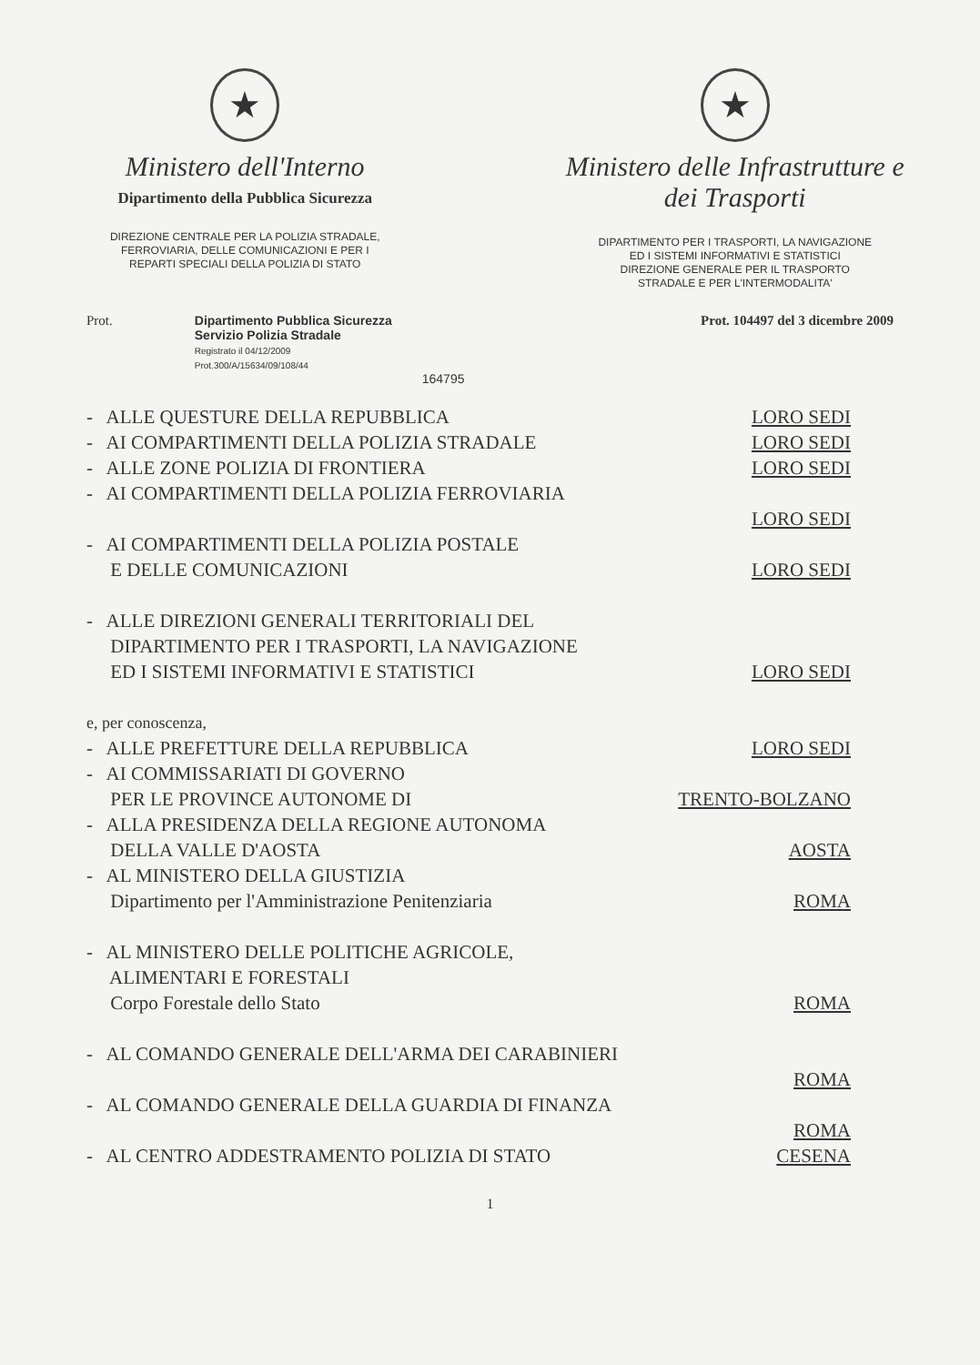★
Ministero dell'Interno
Dipartimento della Pubblica Sicurezza
DIREZIONE CENTRALE PER LA POLIZIA STRADALE,
FERROVIARIA, DELLE COMUNICAZIONI E PER I
REPARTI SPECIALI DELLA POLIZIA DI STATO
★
Ministero delle Infrastrutture e
dei Trasporti
DIPARTIMENTO PER I TRASPORTI, LA NAVIGAZIONE
ED I SISTEMI INFORMATIVI E STATISTICI
DIREZIONE GENERALE PER IL TRASPORTO
STRADALE E PER L'INTERMODALITA'
Prot. Dipartimento Pubblica Sicurezza
Servizio Polizia Stradale
Registrato il 04/12/2009
Prot.300/A/15634/09/108/44
164795
Prot. 104497 del 3 dicembre 2009
- ALLE QUESTURE DELLA REPUBBLICA LORO SEDI
- AI COMPARTIMENTI DELLA POLIZIA STRADALE LORO SEDI
- ALLE ZONE POLIZIA DI FRONTIERA LORO SEDI
- AI COMPARTIMENTI DELLA POLIZIA FERROVIARIA
LORO SEDI
- AI COMPARTIMENTI DELLA POLIZIA POSTALE
E DELLE COMUNICAZIONI LORO SEDI
- ALLE DIREZIONI GENERALI TERRITORIALI DEL
DIPARTIMENTO PER I TRASPORTI, LA NAVIGAZIONE
ED I SISTEMI INFORMATIVI E STATISTICI LORO SEDI
e, per conoscenza,
- ALLE PREFETTURE DELLA REPUBBLICA LORO SEDI
- AI COMMISSARIATI DI GOVERNO
PER LE PROVINCE AUTONOME DI TRENTO-BOLZANO
- ALLA PRESIDENZA DELLA REGIONE AUTONOMA
DELLA VALLE D'AOSTA AOSTA
- AL MINISTERO DELLA GIUSTIZIA
Dipartimento per l'Amministrazione Penitenziaria ROMA
- AL MINISTERO DELLE POLITICHE AGRICOLE,
ALIMENTARI E FORESTALI
Corpo Forestale dello Stato ROMA
- AL COMANDO GENERALE DELL'ARMA DEI CARABINIERI
ROMA
- AL COMANDO GENERALE DELLA GUARDIA DI FINANZA
ROMA
- AL CENTRO ADDESTRAMENTO POLIZIA DI STATO CESENA
1